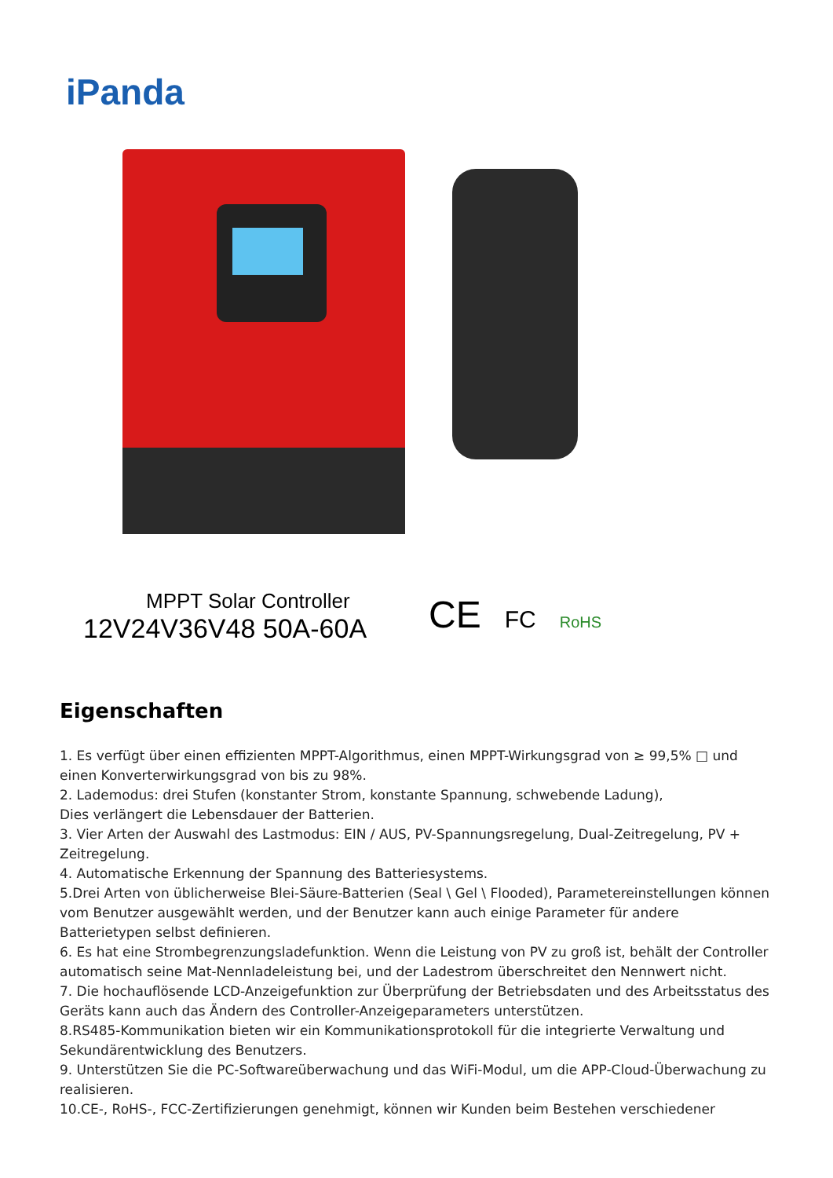iPanda
MPPT Solar Controller
12V24V36V48 50A-60A
CE FC RoHS
Eigenschaften
1. Es verfügt über einen effizienten MPPT-Algorithmus, einen MPPT-Wirkungsgrad von ≥ 99,5% □ und einen Konverterwirkungsgrad von bis zu 98%.
2. Lademodus: drei Stufen (konstanter Strom, konstante Spannung, schwebende Ladung),
Dies verlängert die Lebensdauer der Batterien.
3. Vier Arten der Auswahl des Lastmodus: EIN / AUS, PV-Spannungsregelung, Dual-Zeitregelung, PV + Zeitregelung.
4. Automatische Erkennung der Spannung des Batteriesystems.
5.Drei Arten von üblicherweise Blei-Säure-Batterien (Seal \ Gel \ Flooded), Parametereinstellungen können vom Benutzer ausgewählt werden, und der Benutzer kann auch einige Parameter für andere Batterietypen selbst definieren.
6. Es hat eine Strombegrenzungsladefunktion. Wenn die Leistung von PV zu groß ist, behält der Controller automatisch seine Mat-Nennladeleistung bei, und der Ladestrom überschreitet den Nennwert nicht.
7. Die hochauflösende LCD-Anzeigefunktion zur Überprüfung der Betriebsdaten und des Arbeitsstatus des Geräts kann auch das Ändern des Controller-Anzeigeparameters unterstützen.
8.RS485-Kommunikation bieten wir ein Kommunikationsprotokoll für die integrierte Verwaltung und Sekundärentwicklung des Benutzers.
9. Unterstützen Sie die PC-Softwareüberwachung und das WiFi-Modul, um die APP-Cloud-Überwachung zu realisieren.
10.CE-, RoHS-, FCC-Zertifizierungen genehmigt, können wir Kunden beim Bestehen verschiedener